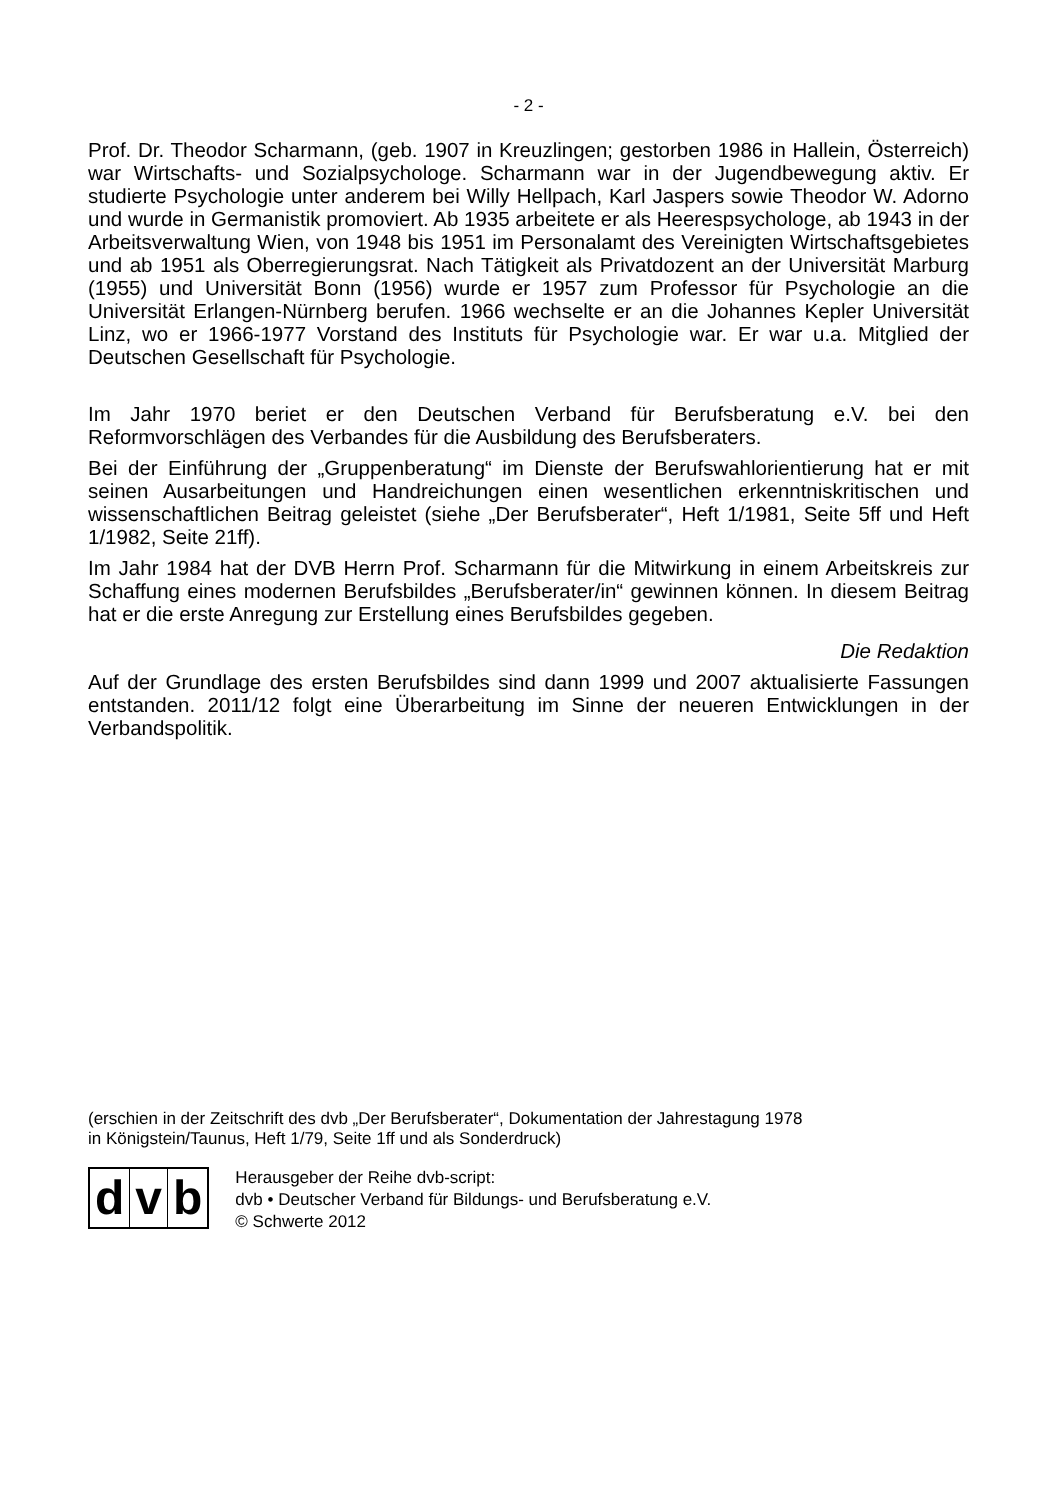- 2 -
Prof. Dr. Theodor Scharmann, (geb. 1907 in Kreuzlingen; gestorben 1986 in Hallein, Österreich) war Wirtschafts- und Sozialpsychologe. Scharmann war in der Jugendbewegung aktiv. Er studierte Psychologie unter anderem bei Willy Hellpach, Karl Jaspers sowie Theodor W. Adorno und wurde in Germanistik promoviert. Ab 1935 arbeitete er als Heerespsychologe, ab 1943 in der Arbeitsverwaltung Wien, von 1948 bis 1951 im Personalamt des Vereinigten Wirtschaftsgebietes und ab 1951 als Oberregierungsrat. Nach Tätigkeit als Privatdozent an der Universität Marburg (1955) und Universität Bonn (1956) wurde er 1957 zum Professor für Psychologie an die Universität Erlangen-Nürnberg berufen. 1966 wechselte er an die Johannes Kepler Universität Linz, wo er 1966-1977 Vorstand des Instituts für Psychologie war. Er war u.a. Mitglied der Deutschen Gesellschaft für Psychologie.
Im Jahr 1970 beriet er den Deutschen Verband für Berufsberatung e.V. bei den Reformvorschlägen des Verbandes für die Ausbildung des Berufsberaters.
Bei der Einführung der „Gruppenberatung“ im Dienste der Berufswahlorientierung hat er mit seinen Ausarbeitungen und Handreichungen einen wesentlichen erkenntniskritischen und wissenschaftlichen Beitrag geleistet (siehe „Der Berufsberater“, Heft 1/1981, Seite 5ff und Heft 1/1982, Seite 21ff).
Im Jahr 1984 hat der DVB Herrn Prof. Scharmann für die Mitwirkung in einem Arbeitskreis zur Schaffung eines modernen Berufsbildes „Berufsberater/in“ gewinnen können. In diesem Beitrag hat er die erste Anregung zur Erstellung eines Berufsbildes gegeben.
Die Redaktion
Auf der Grundlage des ersten Berufsbildes sind dann 1999 und 2007 aktualisierte Fassungen entstanden. 2011/12 folgt eine Überarbeitung im Sinne der neueren Entwicklungen in der Verbandspolitik.
(erschien in der Zeitschrift des dvb „Der Berufsberater“, Dokumentation der Jahrestagung 1978
in Königstein/Taunus, Heft 1/79, Seite 1ff und als Sonderdruck)
dv b
Herausgeber der Reihe dvb-script:
dvb • Deutscher Verband für Bildungs- und Berufsberatung e.V.
© Schwerte 2012